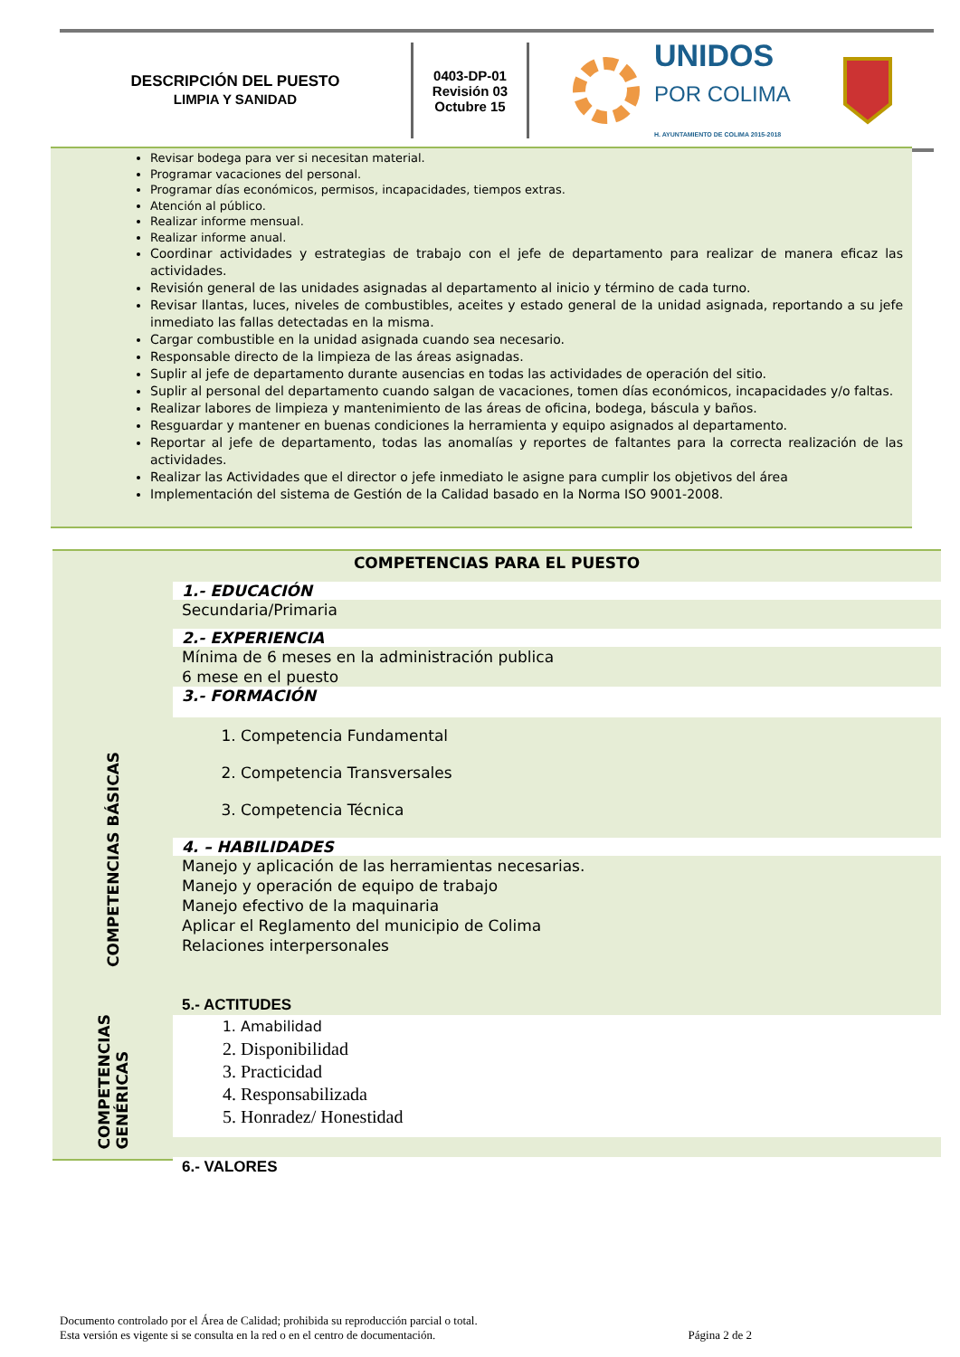DESCRIPCIÓN DEL PUESTO
LIMPIA Y SANIDAD
0403-DP-01
Revisión 03
Octubre 15
UNIDOS
POR COLIMA
H. AYUNTAMIENTO DE COLIMA 2015-2018
Revisar bodega para ver si necesitan material.
Programar vacaciones del personal.
Programar días económicos, permisos, incapacidades, tiempos extras.
Atención al público.
Realizar informe mensual.
Realizar informe anual.
Coordinar actividades y estrategias de trabajo con el jefe de departamento para realizar de manera eficaz las actividades.
Revisión general de las unidades asignadas al departamento al inicio y término de cada turno.
Revisar llantas, luces, niveles de combustibles, aceites y estado general de la unidad asignada, reportando a su jefe inmediato las fallas detectadas en la misma.
Cargar combustible en la unidad asignada cuando sea necesario.
Responsable directo de la limpieza de las áreas asignadas.
Suplir al jefe de departamento durante ausencias en todas las actividades de operación del sitio.
Suplir al personal del departamento cuando salgan de vacaciones, tomen días económicos, incapacidades y/o faltas.
Realizar labores de limpieza y mantenimiento de las áreas de oficina, bodega, báscula y baños.
Resguardar y mantener en buenas condiciones la herramienta y equipo asignados al departamento.
Reportar al jefe de departamento, todas las anomalías y reportes de faltantes para la correcta realización de las actividades.
Realizar las Actividades que el director o jefe inmediato le asigne para cumplir los objetivos del área
Implementación del sistema de Gestión de la Calidad basado en la Norma ISO 9001-2008.
COMPETENCIAS BÁSICAS
COMPETENCIAS
GENÉRICAS
COMPETENCIAS PARA EL PUESTO
1.- EDUCACIÓN
Secundaria/Primaria
2.- EXPERIENCIA
Mínima de 6 meses en la administración publica
6 mese en el puesto
3.- FORMACIÓN
1. Competencia Fundamental
2. Competencia Transversales
3. Competencia Técnica
4. – HABILIDADES
Manejo y aplicación de las herramientas necesarias.
Manejo y operación de equipo de trabajo
Manejo efectivo de la maquinaria
Aplicar el Reglamento del municipio de Colima
Relaciones interpersonales
5.- ACTITUDES
1. Amabilidad
2. Disponibilidad
3. Practicidad
4. Responsabilizada
5. Honradez/ Honestidad
6.- VALORES
Documento controlado por el Área de Calidad; prohibida su reproducción parcial o total.
Esta versión es vigente si se consulta en la red o en el centro de documentación. Página 2 de 2